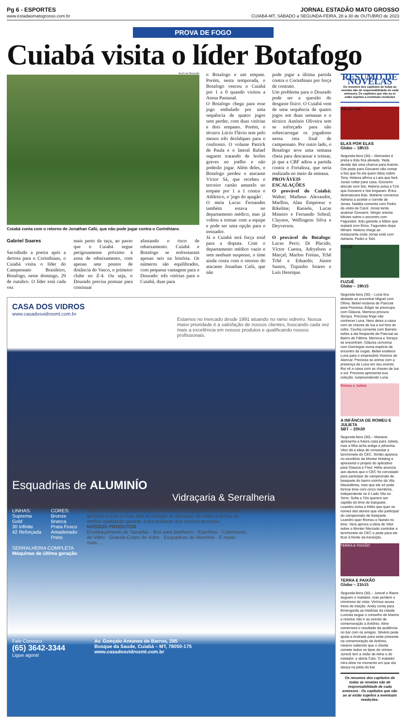Pg 6 - ESPORTES
www.estadaomatogrosso.com.br
JORNAL ESTADÃO MATO GROSSO
CUIABÁ-MT, SÁBADO a SEGUNDA-FEIRA, 28 a 30 de OUTUBRO de 2023
PROVA DE FOGO
Cuiabá visita o líder Botafogo
AssCom Dourado
Cuiabá conta com o retorno de Jonathan Cafú, que não pode jogar contra o Corinthians
Gabriel Soares
Sacodindo a poeira após a derrota para o Corinthians, o Cuiabá visita o líder do Campeonato Brasileiro, Botafogo, neste domingo, 29 de outubro. O líder está cada vez
mais perto da taça, ao passo que o Cuiabá segue perigosamente próximo à zona de rebaixamento, com apenas sete pontos de distância do Vasco, o primeiro clube no Z-4. Ou seja, o Dourado precisa pontuar para continuar
afastando o risco de rebaixamento. Cuiabá e Botafogo se enfrentaram apenas seis na história. Os números são equilibrados, com pequena vantagem para o Dourado: três vitórias para o Cuiabá, duas para
o Botafogo e um empate. Porém, nesta temporada, o Botafogo venceu o Cuiabá por 1 a 0 quando visitou a Arena Pantanal.
O Botafogo chega para esse jogo embalado por uma sequência de quatro jogos sem perder, com duas vitórias e dois empates. Porém, o técnico Lúcio Flávio tem pelo menos três desfalques para o confronto. O volante Patrick de Paula e o lateral Rafael seguem tratando de lesões graves no joelho e não poderão jogar. Além deles, o Botafogo perdeu o atacante Víctor Sá, que recebeu o terceiro cartão amarelo no empate por 1 a 1 contra o Athletico, o 'jogo do apagão'.
O meia Lucas Fernandes também estava no departamento médico, mas já voltou a treinar com a equipe e pode ser uma opção para o treinador.
Já o Cuiabá terá força total para a disputa. Com o departamento médico vazio e sem nenhum suspenso, o time ainda conta com o retorno do atacante Jonathan Cafú, que não
pode jogar a última partida contra o Corinthians por força de contrato.
Um problema para o Dourado pode ser a questão do desgaste físico. O Cuiabá vem de uma sequência de quatro jogos em duas semanas e o técnico António Oliveira tem se esforçado para não sobrecarregar os jogadores nessa reta final de campeonato. Por outro lado, o Botafogo teve uma semana cheia para descansar e treinar, já que a CBF adiou a partida contra o Fortaleza, que seria realizada no meio da semana.
PROVÁVEIS ESCALAÇÕES
O provável do Cuiabá: Walter; Matheus Alexandre, Marllon, Alan Empereur e Rikelme; Raniele, Lucas Mineiro e Fernando Sobral; Clayson, Wellington Silva e Deyverson.
O provável do Botafogo: Lucas Perri; Di Placido, Víctor Cuesta, Adryelson e Marçal; Marlon Freitas, Tchê Tchê e Eduardo; Júnior Santos, Tiquinho Soares e Luís Henrique.
CASA DOS VIDROS
www.casadosvidrosmt.com.br
Estamos no mercado desde 1991 atuando no ramo vidreiro. Nossa maior prioridade é a satisfação de nossos clientes, buscando cada vez mais a excelência em nossos produtos e qualificando nossos profissionais.
Esquadrias de ALUMINÍO
Vidraçaria & Serralheria
LINHAS:
Suprema
Gold
30 Infinite
42 Reforçada
CORES:
Bronze
Branca
Prata Fosco
Amadeirado
Preto
Todos os nossos produtos são fabricados com equipamentos de última geração e com a mais alta tecnologia. A utilização de matéria prima da melhor qualidade garante a durabilidade dos nossos produtos.
NOSSOS PRODUTOS
Envidraçamento de Sacadas · Box para Banheiro · Espelhos · Coberturas de Vidro · Guarda-Corpo de Vidro · Esquadrias de Alumínio · E muito mais...
SERRALHERIA COMPLETA
Máquinas de última geração
Fale Conosco
(65) 3642-3344
Ligue agora!
Av. Gonçalo Antunes de Barros, 285
Bosque da Saude, Cuiabá – MT, 78050-175
www.casadosvidrosmt.com.br
RESUMO DE NOVELAS
Os resumos dos capítulos de todas as novelas são de responsabilidade de cada emissora. Os capítulos que vão ao ar estão sujeitos a eventuais reedições
elas por elas
ELAS POR ELAS
Globo – 18h15
Segunda-feira (30) – Mercedes é presa e Edu fica aliviado. Yeda decide dar uma chance para Aramis. Cris pede para Giovanni não contar a Ísis que foi ela quem falou sobre Tony. Helena afirma a Lara que fará Jonas voltar para casa. Giovanni discute com Ísis. Helena avisa a Cris que Giovanni e Ísis brigaram. Érica desmascara Edu. Marlene convence Adriana a aceitar o convite de Jonas. Natália comenta com Pedro da visita de Carol. Jonas tenta acalmar Giovanni. Sérgio orienta Míriam sobre o encontro com Fagundes. Edu garante a Mário que reatará com Érica. Fagundes dopa Míriam. Helena chega ao restaurante onde Jonas está com Adriana, Pedro e Taís.
FUZUÊ
FUZUÊ
Globo – 19h15
Segunda-feira (30) – Luna fica abalada ao encontrar Miguel com Olívia. Bebel reclama de Pascoal para Preciosa. Edgar se preocupa com Gláucia. Merreca procura Soraya. Preciosa finge não conhecer Luna. Nero deixa a caixa com as chaves de lua e sol fora do cofre. Cecília comenta com Barreto sobre a ida frequente de Pascoal ao Bairro de Fátima. Merreca e Soraya se encontram. Gláucia conversa com Domingos numa espécie de encontro às cegas. Bebel enaltece Luna para o empresário Viveiros de Alencar. Preciosa se anima com a presença de Luna em seu evento. Rui vê a caixa com as chaves de lua e sol. Preciosa apresenta sua coleção, surpreendendo Luna.
Romeu e Julieta
A INFÂNCIA DE ROMEU E JULIETA
SBT – 20h30
Segunda-feira (30) – Mariana apresenta a futura casa para Julieta, mas a filha acha antiga e péssima. Vitor dá a ideia de comandar a lanchonete do CEC. Simão aparece no escritório da Monter Holding e apresenta o projeto do aplicativo para Glaucia e Fred. Hélio anuncia aos alunos que o CEC foi convidado para participar do campeonato de basquete do bairro vizinho da Vila Macadâmia, mas que ele só pode formar time com cinco membros, independente se é Lado Vila ou Torre. Sofia e Téo querem ser capitão do time de basquete. Leandro avisa a Hélio que quer os nomes dos alunos que vão participar do campeonato de basquete. Leandro quer Romeu e Nando no time. Vera aprova a ideia de Vitor sobre o Monter Mercado controlar a lanchonete do CEC e pede para ele ficar à frente da transição.
TERRA E PAIXÃO
TERRA E PAIXÃO
Globo – 21h15
Segunda-feira (30) – Jurecê e Raoni seguem o matador, mas perdem o criminoso de vista. Vinícius acusa Irene de traição. Anely conta para Emengarda as histórias da cidade. Lucinda segue o conselho de Marino e resolve não ir ao evento de comemoração a Antônio. Aline comemora o resultado da audiência no bar com os amigos. Silvério pede ajuda a Andrade para estar presente na comemoração de Antônio, mesmo sabendo que o cliente comete todos os tipos de crimes. Jurecê tem a visão de Aline e do matador, e alerta Caio. O matador mira Aline no momento em que ela dança na pista do bar.
Os resumos dos capítulos de todas as novelas são de responsabilidade de cada emissora - Os capítulos que vão ao ar estão sujeitos a eventuais reedições.